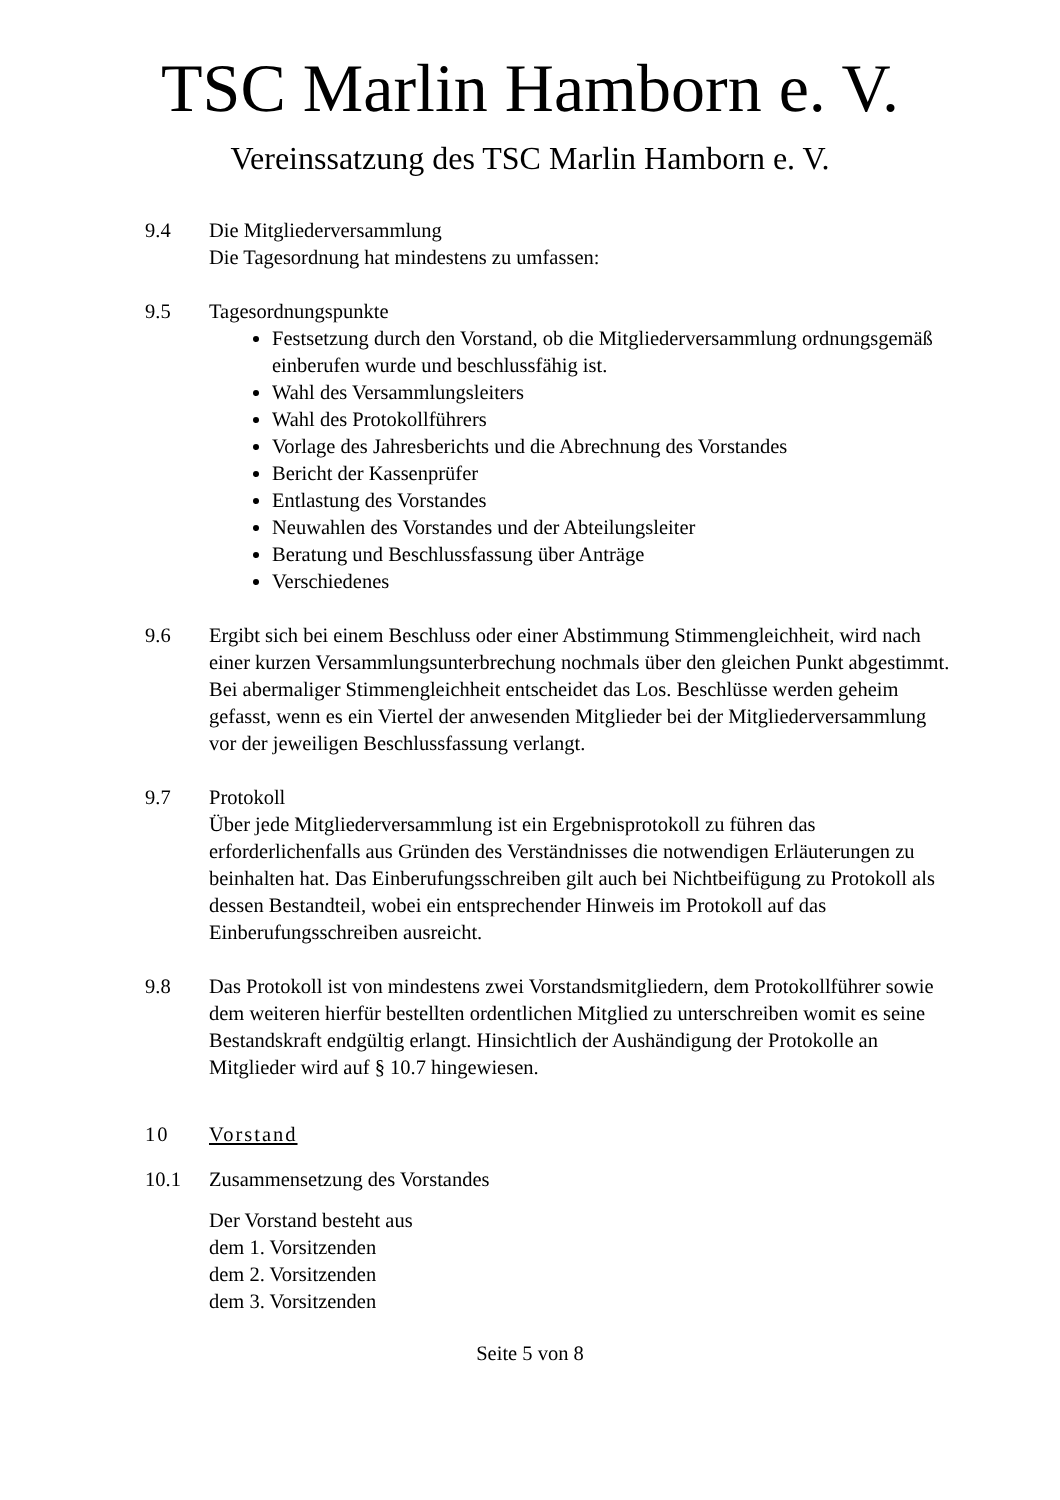TSC Marlin Hamborn e. V.
Vereinssatzung des TSC Marlin Hamborn e. V.
9.4 Die Mitgliederversammlung
Die Tagesordnung hat mindestens zu umfassen:
9.5 Tagesordnungspunkte
Festsetzung durch den Vorstand, ob die Mitgliederversammlung ordnungsgemäß einberufen wurde und beschlussfähig ist.
Wahl des Versammlungsleiters
Wahl des Protokollführers
Vorlage des Jahresberichts und die Abrechnung des Vorstandes
Bericht der Kassenprüfer
Entlastung des Vorstandes
Neuwahlen des Vorstandes und der Abteilungsleiter
Beratung und Beschlussfassung über Anträge
Verschiedenes
9.6 Ergibt sich bei einem Beschluss oder einer Abstimmung Stimmengleichheit, wird nach einer kurzen Versammlungsunterbrechung nochmals über den gleichen Punkt abgestimmt. Bei abermaliger Stimmengleichheit entscheidet das Los. Beschlüsse werden geheim gefasst, wenn es ein Viertel der anwesenden Mitglieder bei der Mitgliederversammlung vor der jeweiligen Beschlussfassung verlangt.
9.7 Protokoll
Über jede Mitgliederversammlung ist ein Ergebnisprotokoll zu führen das erforderlichenfalls aus Gründen des Verständnisses die notwendigen Erläuterungen zu beinhalten hat. Das Einberufungsschreiben gilt auch bei Nichtbeifügung zu Protokoll als dessen Bestandteil, wobei ein entsprechender Hinweis im Protokoll auf das Einberufungsschreiben ausreicht.
9.8 Das Protokoll ist von mindestens zwei Vorstandsmitgliedern, dem Protokollführer sowie dem weiteren hierfür bestellten ordentlichen Mitglied zu unterschreiben womit es seine Bestandskraft endgültig erlangt. Hinsichtlich der Aushändigung der Protokolle an Mitglieder wird auf § 10.7 hingewiesen.
10 Vorstand
10.1 Zusammensetzung des Vorstandes
Der Vorstand besteht aus
dem 1. Vorsitzenden
dem 2. Vorsitzenden
dem 3. Vorsitzenden
Seite 5 von 8